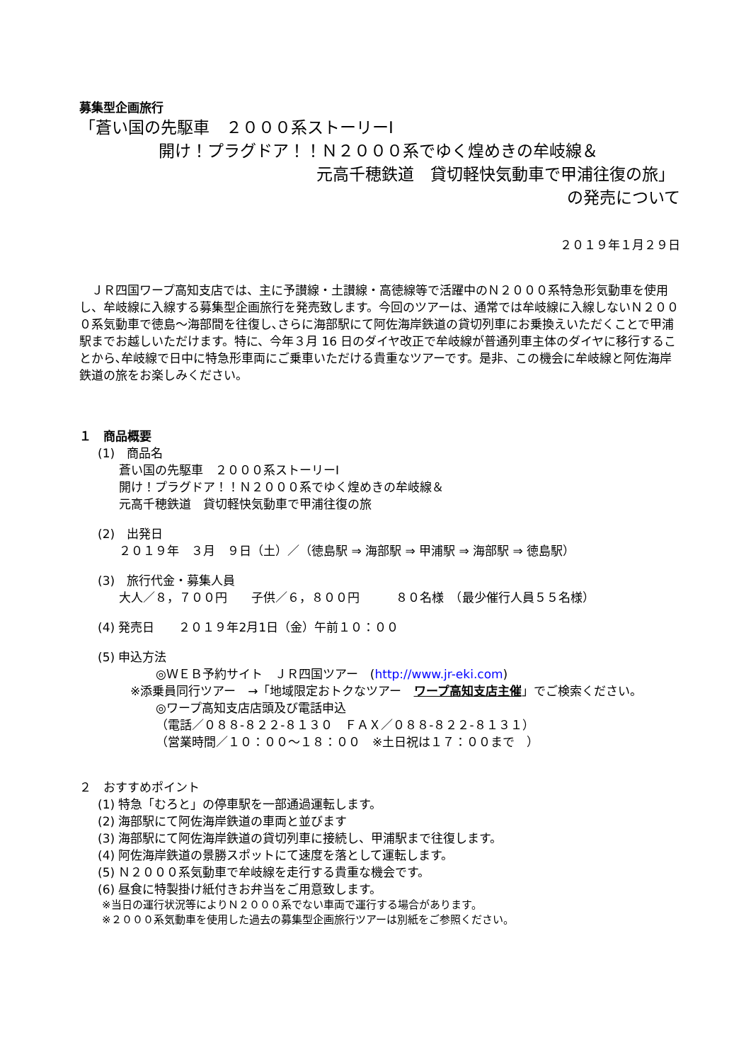募集型企画旅行
「蒼い国の先駆車　２０００系ストーリーⅠ
開け！プラグドア！！Ｎ２０００系でゆく煌めきの牟岐線＆
元高千穂鉄道　貸切軽快気動車で甲浦往復の旅」
の発売について
２０１９年１月２９日
ＪＲ四国ワープ高知支店では、主に予讃線・土讃線・高徳線等で活躍中のＮ２０００系特急形気動車を使用し、牟岐線に入線する募集型企画旅行を発売致します。今回のツアーは、通常では牟岐線に入線しないＮ２０００系気動車で徳島～海部間を往復し､さらに海部駅にて阿佐海岸鉄道の貸切列車にお乗換えいただくことで甲浦駅までお越しいただけます。特に、今年３月 16 日のダイヤ改正で牟岐線が普通列車主体のダイヤに移行することから､牟岐線で日中に特急形車両にご乗車いただける貴重なツアーです。是非、この機会に牟岐線と阿佐海岸鉄道の旅をお楽しみください。
１　商品概要
(1)　商品名
蒼い国の先駆車　２０００系ストーリーⅠ
開け！プラグドア！！Ｎ２０００系でゆく煌めきの牟岐線＆
元高千穂鉄道　貸切軽快気動車で甲浦往復の旅
(2)　出発日
２０１９年　３月　９日（土）／（徳島駅 ⇒ 海部駅 ⇒ 甲浦駅 ⇒ 海部駅 ⇒ 徳島駅）
(3)　旅行代金・募集人員
大人／８，７００円　　子供／６，８００円　　　８０名様　（最少催行人員５５名様）
(4) 発売日　　２０１９年2月1日（金）午前１０：００
(5) 申込方法
◎ＷＥＢ予約サイト　ＪＲ四国ツアー　(http://www.jr-eki.com)
※添乗員同行ツアー　→「地域限定おトクなツアー　ワープ高知支店主催」でご検索ください。
◎ワープ高知支店店頭及び電話申込
（電話／０８８-８２２-８１３０　ＦＡＸ／０８８-８２２-８１３１）
（営業時間／１０：００～１８：００　※土日祝は１７：００まで　）
２　おすすめポイント
(1) 特急「むろと」の停車駅を一部通過運転します。
(2) 海部駅にて阿佐海岸鉄道の車両と並びます
(3) 海部駅にて阿佐海岸鉄道の貸切列車に接続し、甲浦駅まで往復します。
(4) 阿佐海岸鉄道の景勝スポットにて速度を落として運転します。
(5) Ｎ２０００系気動車で牟岐線を走行する貴重な機会です。
(6) 昼食に特製掛け紙付きお弁当をご用意致します。
※当日の運行状況等によりＮ２０００系でない車両で運行する場合があります。
※２０００系気動車を使用した過去の募集型企画旅行ツアーは別紙をご参照ください。